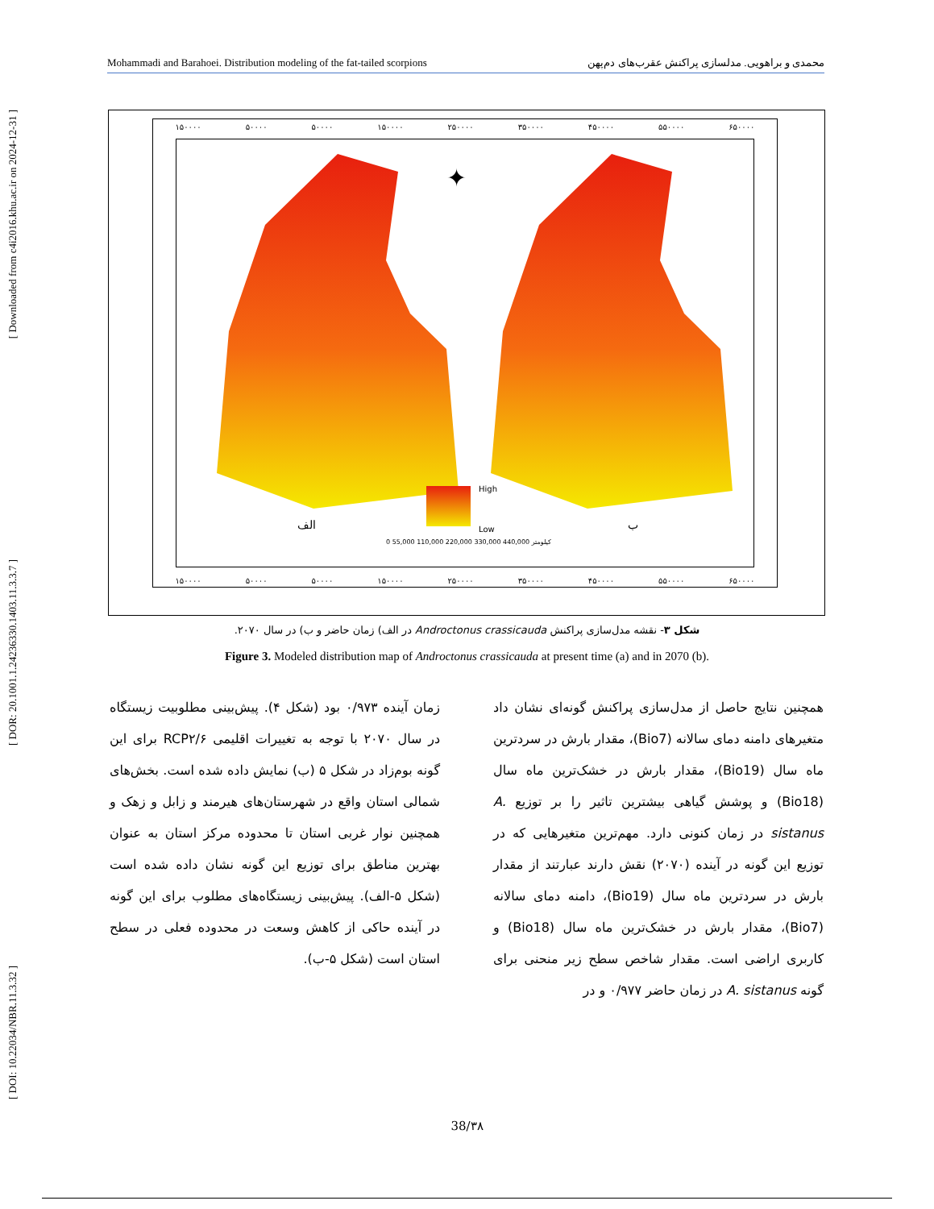[ Downloaded from c4i2016.khu.ac.ir on 2024-12-31 ]
[ DOR: 20.1001.1.24236330.1403.11.3.3.7 ]
[ DOI: 10.22034/NBR.11.3.32 ]
Mohammadi and Barahoei. Distribution modeling of the fat-tailed scorpions محمدی و براهویی. مدلسازی پراکنش عقرب‌های دم‌پهن
۱۵۰۰۰۰ ۵۰۰۰۰ ۵۰۰۰۰ ۱۵۰۰۰۰ ۲۵۰۰۰۰ ۳۵۰۰۰۰ ۴۵۰۰۰۰ ۵۵۰۰۰۰ ۶۵۰۰۰۰
✦
الف ب
High
Low
0 55,000 110,000 220,000 330,000 440,000 کیلومتر
۱۵۰۰۰۰ ۵۰۰۰۰ ۵۰۰۰۰ ۱۵۰۰۰۰ ۲۵۰۰۰۰ ۳۵۰۰۰۰ ۴۵۰۰۰۰ ۵۵۰۰۰۰ ۶۵۰۰۰۰
شکل ۳- نقشه مدل‌سازی پراکنش Androctonus crassicauda در الف) زمان حاضر و ب) در سال ۲۰۷۰.
Figure 3. Modeled distribution map of Androctonus crassicauda at present time (a) and in 2070 (b).
همچنین نتایج حاصل از مدل‌سازی پراکنش گونه‌ای نشان داد متغیرهای دامنه دمای سالانه (Bio7)، مقدار بارش در سردترین ماه سال (Bio19)، مقدار بارش در خشک‌ترین ماه سال (Bio18) و پوشش گیاهی بیشترین تاثیر را بر توزیع A. sistanus در زمان کنونی دارد. مهم‌ترین متغیرهایی که در توزیع این گونه در آینده (۲۰۷۰) نقش دارند عبارتند از مقدار بارش در سردترین ماه سال (Bio19)، دامنه دمای سالانه (Bio7)، مقدار بارش در خشک‌ترین ماه سال (Bio18) و کاربری اراضی است. مقدار شاخص سطح زیر منحنی برای گونه A. sistanus در زمان حاضر ۰/۹۷۷ و در
زمان آینده ۰/۹۷۳ بود (شکل ۴). پیش‌بینی مطلوبیت زیستگاه در سال ۲۰۷۰ با توجه به تغییرات اقلیمی RCP۲/۶ برای این گونه بوم‌زاد در شکل ۵ (ب) نمایش داده شده است. بخش‌های شمالی استان واقع در شهرستان‌های هیرمند و زابل و زهک و همچنین نوار غربی استان تا محدوده مرکز استان به عنوان بهترین مناطق برای توزیع این گونه نشان داده شده است (شکل ۵-الف). پیش‌بینی زیستگاه‌های مطلوب برای این گونه در آینده حاکی از کاهش وسعت در محدوده فعلی در سطح استان است (شکل ۵-ب).
38/۳۸